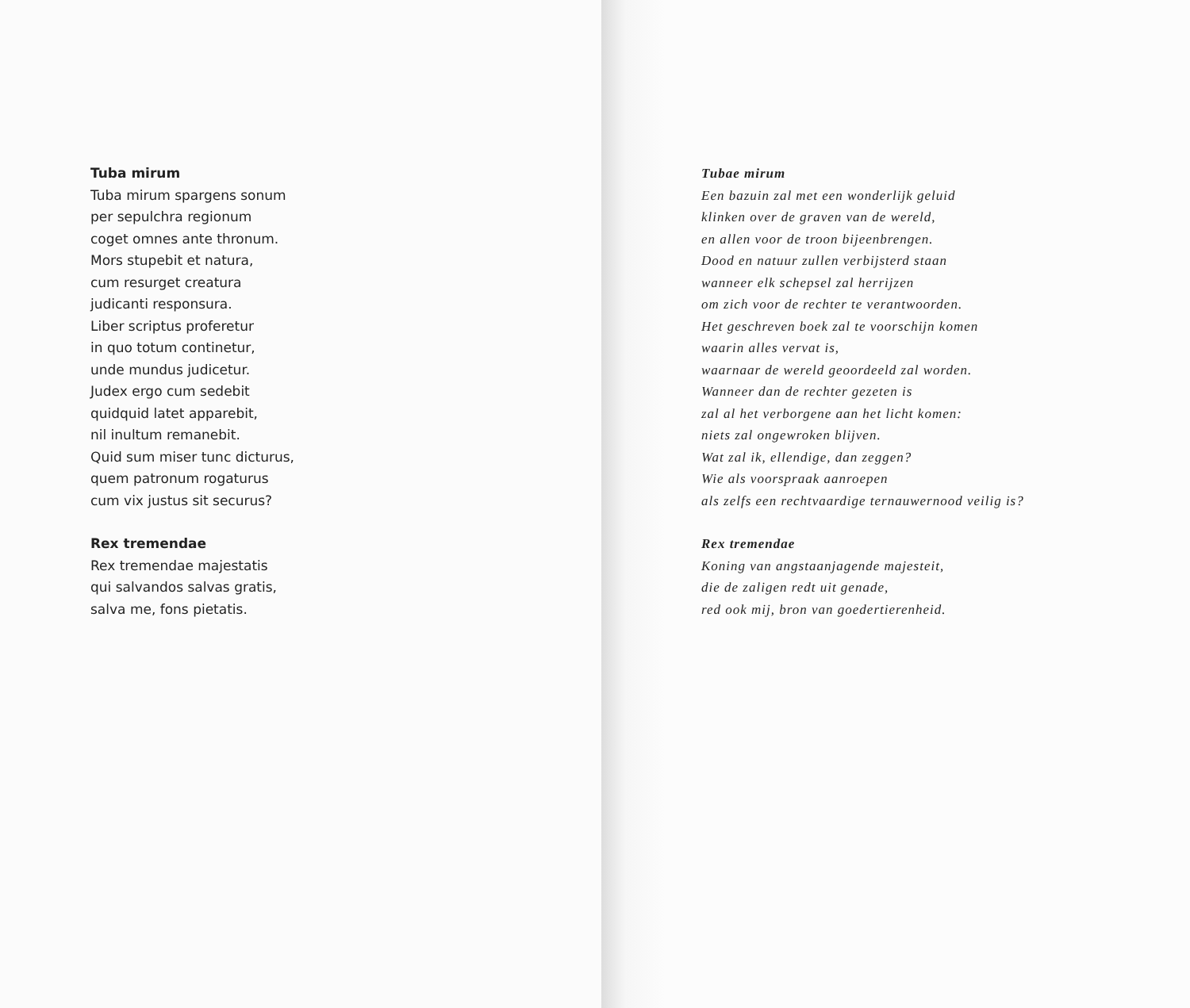Tuba mirum
Tuba mirum spargens sonum
per sepulchra regionum
coget omnes ante thronum.
Mors stupebit et natura,
cum resurget creatura
judicanti responsura.
Liber scriptus proferetur
in quo totum continetur,
unde mundus judicetur.
Judex ergo cum sedebit
quidquid latet apparebit,
nil inultum remanebit.
Quid sum miser tunc dicturus,
quem patronum rogaturus
cum vix justus sit securus?
Rex tremendae
Rex tremendae majestatis
qui salvandos salvas gratis,
salva me, fons pietatis.
Tubae mirum
Een bazuin zal met een wonderlijk geluid
klinken over de graven van de wereld,
en allen voor de troon bijeenbrengen.
Dood en natuur zullen verbijsterd staan
wanneer elk schepsel zal herrijzen
om zich voor de rechter te verantwoorden.
Het geschreven boek zal te voorschijn komen
waarin alles vervat is,
waarnaar de wereld geoordeeld zal worden.
Wanneer dan de rechter gezeten is
zal al het verborgene aan het licht komen:
niets zal ongewroken blijven.
Wat zal ik, ellendige, dan zeggen?
Wie als voorspraak aanroepen
als zelfs een rechtvaardige ternauwernood veilig is?
Rex tremendae
Koning van angstaanjagende majesteit,
die de zaligen redt uit genade,
red ook mij, bron van goedertierenheid.